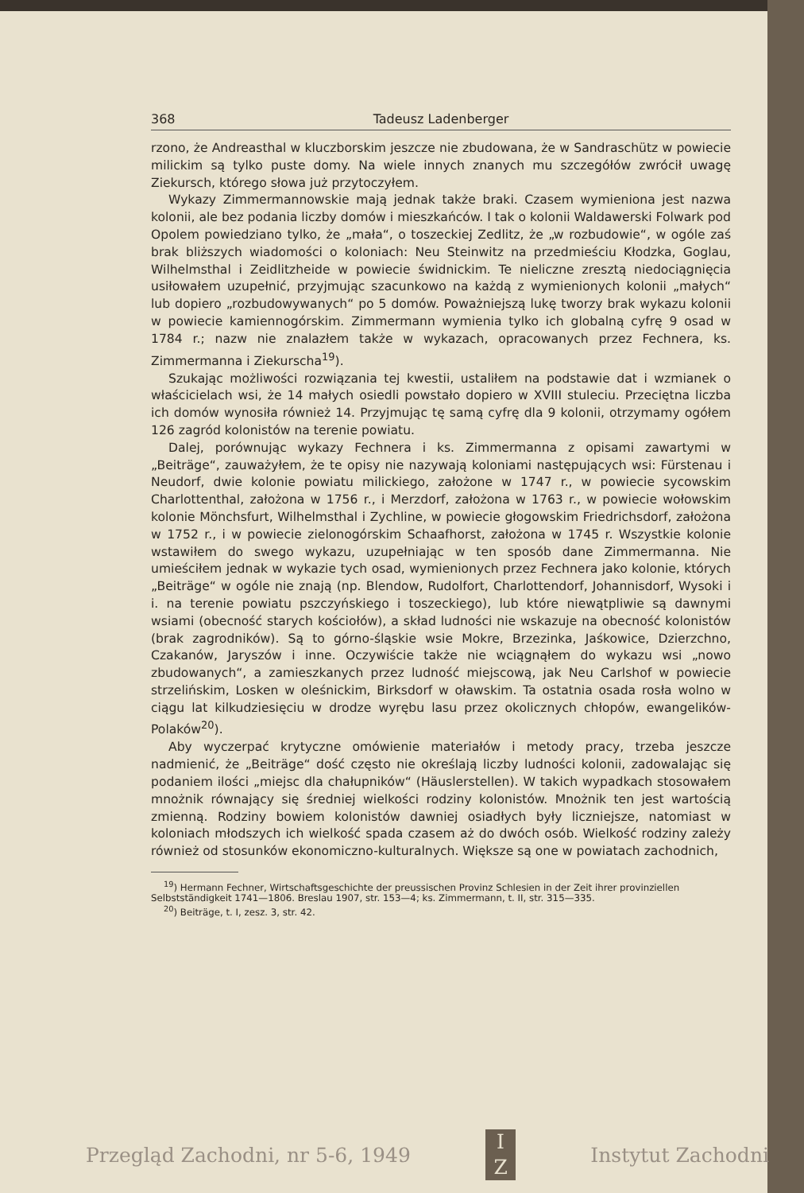368 Tadeusz Ladenberger
rzono, że Andreasthal w kluczborskim jeszcze nie zbudowana, że w Sandraschütz w powiecie milickim są tylko puste domy. Na wiele innych znanych mu szczegółów zwrócił uwagę Ziekursch, którego słowa już przytoczyłem.
Wykazy Zimmermannowskie mają jednak także braki. Czasem wymieniona jest nazwa kolonii, ale bez podania liczby domów i mieszkańców. I tak o kolonii Waldawerski Folwark pod Opolem powiedziano tylko, że „mała“, o toszeckiej Zedlitz, że „w rozbudowie“, w ogóle zaś brak bliższych wiadomości o koloniach: Neu Steinwitz na przedmieściu Kłodzka, Goglau, Wilhelmsthal i Zeidlitzheide w powiecie świdnickim. Te nieliczne zresztą niedociągnięcia usiłowałem uzupełnić, przyjmując szacunkowo na każdą z wymienionych kolonii „małych“ lub dopiero „rozbudowywanych“ po 5 domów. Poważniejszą lukę tworzy brak wykazu kolonii w powiecie kamiennogórskim. Zimmermann wymienia tylko ich globalną cyfrę 9 osad w 1784 r.; nazw nie znalazłem także w wykazach, opracowanych przez Fechnera, ks. Zimmermanna i Ziekurscha<sup>19</sup>).
Szukając możliwości rozwiązania tej kwestii, ustaliłem na podstawie dat i wzmianek o właścicielach wsi, że 14 małych osiedli powstało dopiero w XVIII stuleciu. Przeciętna liczba ich domów wynosiła również 14. Przyjmując tę samą cyfrę dla 9 kolonii, otrzymamy ogółem 126 zagród kolonistów na terenie powiatu.
Dalej, porównując wykazy Fechnera i ks. Zimmermanna z opisami zawartymi w „Beiträge“, zauważyłem, że te opisy nie nazywają koloniami następujących wsi: Fürstenau i Neudorf, dwie kolonie powiatu milickiego, założone w 1747 r., w powiecie sycowskim Charlottenthal, założona w 1756 r., i Merzdorf, założona w 1763 r., w powiecie wołowskim kolonie Mönchsfurt, Wilhelmsthal i Zychline, w powiecie głogowskim Friedrichsdorf, założona w 1752 r., i w powiecie zielonogórskim Schaafhorst, założona w 1745 r. Wszystkie kolonie wstawiłem do swego wykazu, uzupełniając w ten sposób dane Zimmermanna. Nie umieściłem jednak w wykazie tych osad, wymienionych przez Fechnera jako kolonie, których „Beiträge“ w ogóle nie znają (np. Blendow, Rudolfort, Charlottendorf, Johannisdorf, Wysoki i i. na terenie powiatu pszczyńskiego i toszeckiego), lub które niewątpliwie są dawnymi wsiami (obecność starych kościołów), a skład ludności nie wskazuje na obecność kolonistów (brak zagrodników). Są to górno-śląskie wsie Mokre, Brzezinka, Jaśkowice, Dzierzchno, Czakanów, Jaryszów i inne. Oczywiście także nie wciągnąłem do wykazu wsi „nowo zbudowanych“, a zamieszkanych przez ludność miejscową, jak Neu Carlshof w powiecie strzelińskim, Losken w oleśnickim, Birksdorf w oławskim. Ta ostatnia osada rosła wolno w ciągu lat kilkudziesięciu w drodze wyrębu lasu przez okolicznych chłopów, ewangelików-Polaków<sup>20</sup>).
Aby wyczerpać krytyczne omówienie materiałów i metody pracy, trzeba jeszcze nadmienić, że „Beiträge“ dość często nie określają liczby ludności kolonii, zadowalając się podaniem ilości „miejsc dla chałupników“ (Häuslerstellen). W takich wypadkach stosowałem mnożnik równający się średniej wielkości rodziny kolonistów. Mnożnik ten jest wartością zmienną. Rodziny bowiem kolonistów dawniej osiadłych były liczniejsze, natomiast w koloniach młodszych ich wielkość spada czasem aż do dwóch osób. Wielkość rodziny zależy również od stosunków ekonomiczno-kulturalnych. Większe są one w powiatach zachodnich,
<sup>19</sup>) Hermann Fechner, Wirtschaftsgeschichte der preussischen Provinz Schlesien in der Zeit ihrer provinziellen Selbstständigkeit 1741—1806. Breslau 1907, str. 153—4; ks. Zimmermann, t. II, str. 315—335.
<sup>20</sup>) Beiträge, t. I, zesz. 3, str. 42.
Przegląd Zachodni, nr 5-6, 1949 I
Z Instytut Zachodni